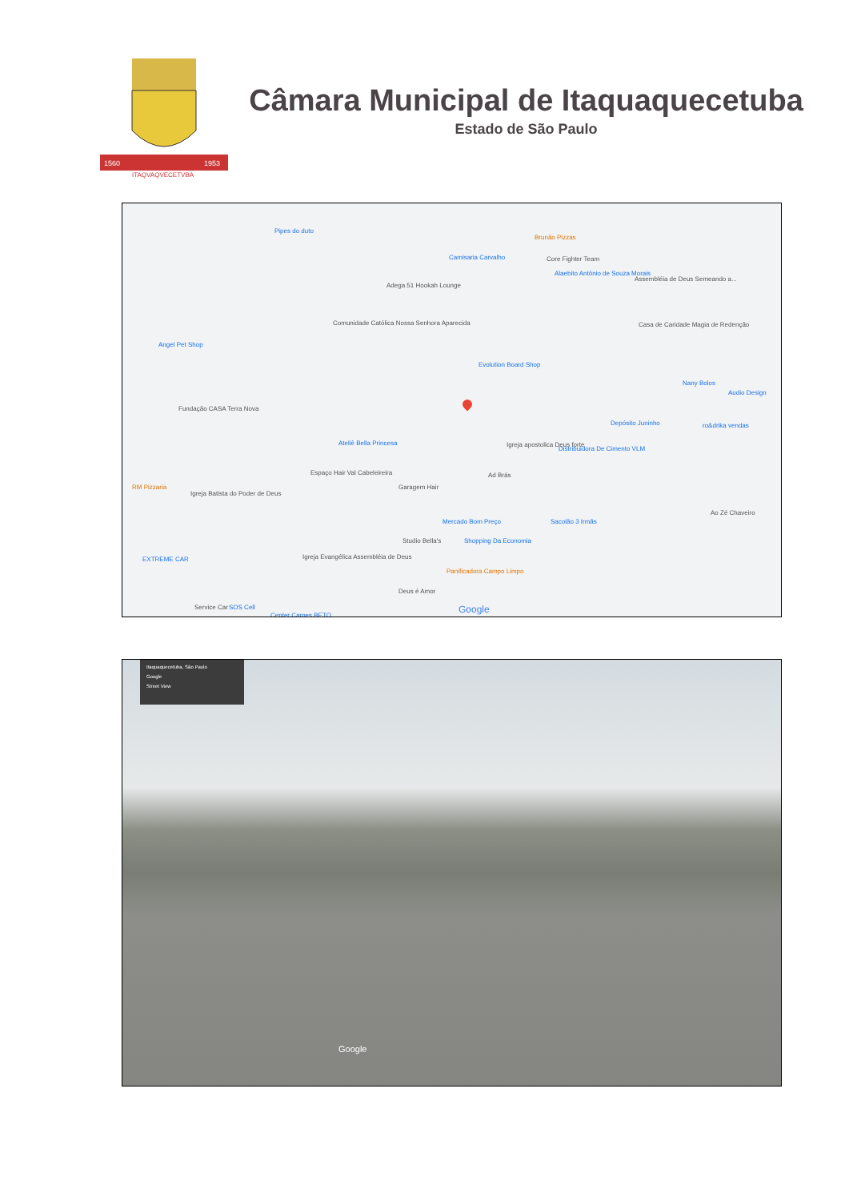1560
1953
ITAQVAQVECETVBA
Câmara Municipal de Itaquaquecetuba
Estado de São Paulo
Pipes do duto
Brunão Pizzas
Camisaria Carvalho Core Fighter Team
Alaebito Antônio de Souza Morais
Assembléia de Deus Semeando a...
Adega 51 Hookah Lounge
Comunidade Católica Nossa Senhora Aparecida Casa de Caridade Magia de Redenção
Angel Pet Shop
Evolution Board Shop
Nany Bolos
Audio Design
Fundação CASA Terra Nova
Depósito Juninho ro&drika vendas
Ateliê Bella Princesa Igreja apostolica Deus forte
Distribuidora De Cimento VLM
Espaço Hair Val Cabeleireira Ad Brás
Garagem Hair RM Pizzaria
Igreja Batista do Poder de Deus
Mercado Bom Preço Sacolão 3 Irmãs
Ao Zé Chaveiro
Studio Bella's Shopping Da Economia
EXTREME CAR Igreja Evangélica Assembléia de Deus
Panificadora Campo Limpo
Deus é Amor
Service Car SOS Cell
Center Carnes BETO
Google
Itaquaquecetuba, São Paulo
Google
Street View
Google